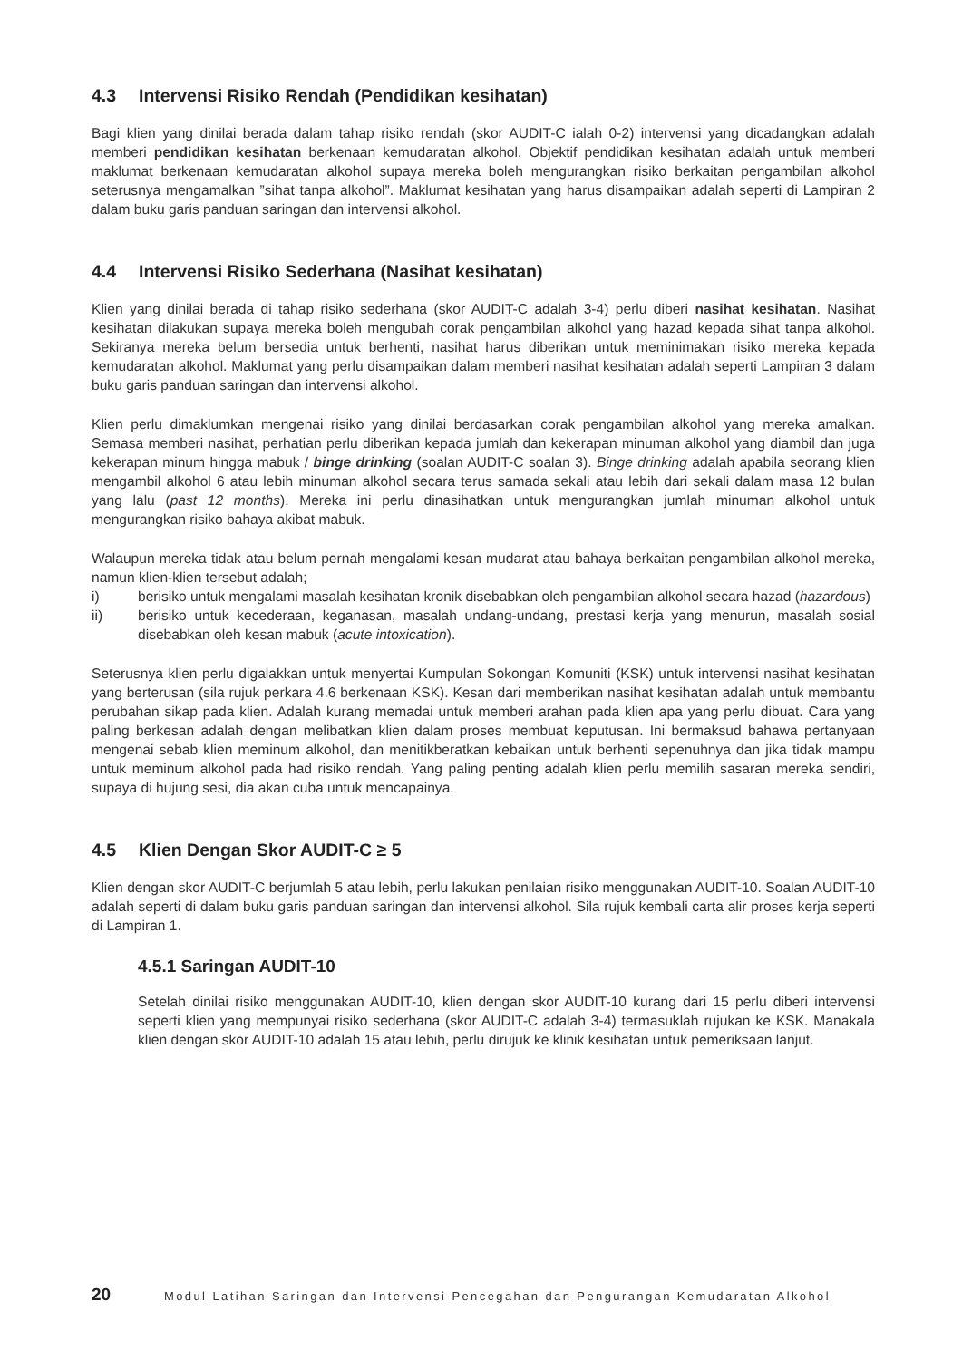4.3 Intervensi Risiko Rendah (Pendidikan kesihatan)
Bagi klien yang dinilai berada dalam tahap risiko rendah (skor AUDIT-C ialah 0-2) intervensi yang dicadangkan adalah memberi pendidikan kesihatan berkenaan kemudaratan alkohol. Objektif pendidikan kesihatan adalah untuk memberi maklumat berkenaan kemudaratan alkohol supaya mereka boleh mengurangkan risiko berkaitan pengambilan alkohol seterusnya mengamalkan ”sihat tanpa alkohol”. Maklumat kesihatan yang harus disampaikan adalah seperti di Lampiran 2 dalam buku garis panduan saringan dan intervensi alkohol.
4.4 Intervensi Risiko Sederhana (Nasihat kesihatan)
Klien yang dinilai berada di tahap risiko sederhana (skor AUDIT-C adalah 3-4) perlu diberi nasihat kesihatan. Nasihat kesihatan dilakukan supaya mereka boleh mengubah corak pengambilan alkohol yang hazad kepada sihat tanpa alkohol. Sekiranya mereka belum bersedia untuk berhenti, nasihat harus diberikan untuk meminimakan risiko mereka kepada kemudaratan alkohol. Maklumat yang perlu disampaikan dalam memberi nasihat kesihatan adalah seperti Lampiran 3 dalam buku garis panduan saringan dan intervensi alkohol.
Klien perlu dimaklumkan mengenai risiko yang dinilai berdasarkan corak pengambilan alkohol yang mereka amalkan. Semasa memberi nasihat, perhatian perlu diberikan kepada jumlah dan kekerapan minuman alkohol yang diambil dan juga kekerapan minum hingga mabuk / binge drinking (soalan AUDIT-C soalan 3). Binge drinking adalah apabila seorang klien mengambil alkohol 6 atau lebih minuman alkohol secara terus samada sekali atau lebih dari sekali dalam masa 12 bulan yang lalu (past 12 months). Mereka ini perlu dinasihatkan untuk mengurangkan jumlah minuman alkohol untuk mengurangkan risiko bahaya akibat mabuk.
Walaupun mereka tidak atau belum pernah mengalami kesan mudarat atau bahaya berkaitan pengambilan alkohol mereka, namun klien-klien tersebut adalah;
i) berisiko untuk mengalami masalah kesihatan kronik disebabkan oleh pengambilan alkohol secara hazad (hazardous)
ii) berisiko untuk kecederaan, keganasan, masalah undang-undang, prestasi kerja yang menurun, masalah sosial disebabkan oleh kesan mabuk (acute intoxication).
Seterusnya klien perlu digalakkan untuk menyertai Kumpulan Sokongan Komuniti (KSK) untuk intervensi nasihat kesihatan yang berterusan (sila rujuk perkara 4.6 berkenaan KSK). Kesan dari memberikan nasihat kesihatan adalah untuk membantu perubahan sikap pada klien. Adalah kurang memadai untuk memberi arahan pada klien apa yang perlu dibuat. Cara yang paling berkesan adalah dengan melibatkan klien dalam proses membuat keputusan. Ini bermaksud bahawa pertanyaan mengenai sebab klien meminum alkohol, dan menitikberatkan kebaikan untuk berhenti sepenuhnya dan jika tidak mampu untuk meminum alkohol pada had risiko rendah. Yang paling penting adalah klien perlu memilih sasaran mereka sendiri, supaya di hujung sesi, dia akan cuba untuk mencapainya.
4.5 Klien Dengan Skor AUDIT-C ≥ 5
Klien dengan skor AUDIT-C berjumlah 5 atau lebih, perlu lakukan penilaian risiko menggunakan AUDIT-10. Soalan AUDIT-10 adalah seperti di dalam buku garis panduan saringan dan intervensi alkohol. Sila rujuk kembali carta alir proses kerja seperti di Lampiran 1.
4.5.1 Saringan AUDIT-10
Setelah dinilai risiko menggunakan AUDIT-10, klien dengan skor AUDIT-10 kurang dari 15 perlu diberi intervensi seperti klien yang mempunyai risiko sederhana (skor AUDIT-C adalah 3-4) termasuklah rujukan ke KSK. Manakala klien dengan skor AUDIT-10 adalah 15 atau lebih, perlu dirujuk ke klinik kesihatan untuk pemeriksaan lanjut.
20 Modul Latihan Saringan dan Intervensi Pencegahan dan Pengurangan Kemudaratan Alkohol